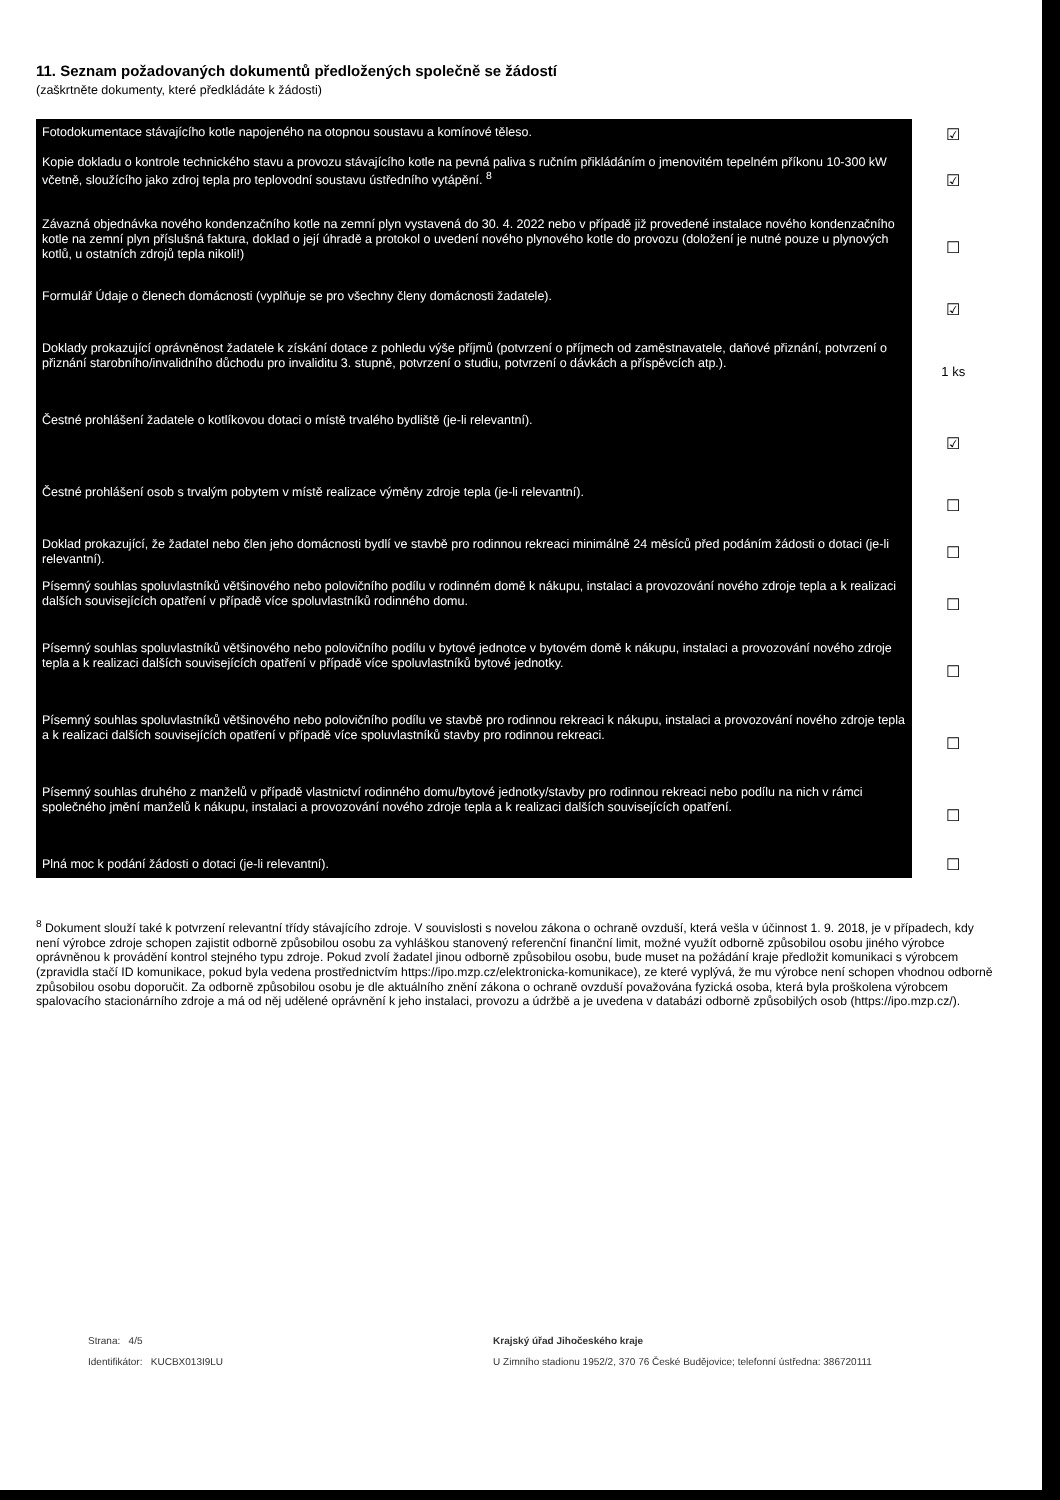11. Seznam požadovaných dokumentů předložených společně se žádostí
(zaškrtněte dokumenty, které předkládáte k žádosti)
| Fotodokumentace stávajícího kotle napojeného na otopnou soustavu a komínové těleso. | ☑ |
| Kopie dokladu o kontrole technického stavu a provozu stávajícího kotle na pevná paliva s ručním přikládáním o jmenovitém tepelném příkonu 10-300 kW včetně, sloužícího jako zdroj tepla pro teplovodní soustavu ústředního vytápění. <sup>8</sup> | ☑ |
| Závazná objednávka nového kondenzačního kotle na zemní plyn vystavená do 30. 4. 2022 nebo v případě již provedené instalace nového kondenzačního kotle na zemní plyn příslušná faktura, doklad o její úhradě a protokol o uvedení nového plynového kotle do provozu (doložení je nutné pouze u plynových kotlů, u ostatních zdrojů tepla nikoli!) | ☐ |
| Formulář Údaje o členech domácnosti (vyplňuje se pro všechny členy domácnosti žadatele). | ☑ |
| Doklady prokazující oprávněnost žadatele k získání dotace z pohledu výše příjmů (potvrzení o příjmech od zaměstnavatele, daňové přiznání, potvrzení o přiznání starobního/invalidního důchodu pro invaliditu 3. stupně, potvrzení o studiu, potvrzení o dávkách a příspěvcích atp.). | 1 ks |
| Čestné prohlášení žadatele o kotlíkovou dotaci o místě trvalého bydliště (je-li relevantní). | ☑ |
| Čestné prohlášení osob s trvalým pobytem v místě realizace výměny zdroje tepla (je-li relevantní). | ☐ |
| Doklad prokazující, že žadatel nebo člen jeho domácnosti bydlí ve stavbě pro rodinnou rekreaci minimálně 24 měsíců před podáním žádosti o dotaci (je-li relevantní). | ☐ |
| Písemný souhlas spoluvlastníků většinového nebo polovičního podílu v rodinném domě k nákupu, instalaci a provozování nového zdroje tepla a k realizaci dalších souvisejících opatření v případě více spoluvlastníků rodinného domu. | ☐ |
| Písemný souhlas spoluvlastníků většinového nebo polovičního podílu v bytové jednotce v bytovém domě k nákupu, instalaci a provozování nového zdroje tepla a k realizaci dalších souvisejících opatření v případě více spoluvlastníků bytové jednotky. | ☐ |
| Písemný souhlas spoluvlastníků většinového nebo polovičního podílu ve stavbě pro rodinnou rekreaci k nákupu, instalaci a provozování nového zdroje tepla a k realizaci dalších souvisejících opatření v případě více spoluvlastníků stavby pro rodinnou rekreaci. | ☐ |
| Písemný souhlas druhého z manželů v případě vlastnictví rodinného domu/bytové jednotky/stavby pro rodinnou rekreaci nebo podílu na nich v rámci společného jmění manželů k nákupu, instalaci a provozování nového zdroje tepla a k realizaci dalších souvisejících opatření. | ☐ |
| Plná moc k podání žádosti o dotaci (je-li relevantní). | ☐ |
<sup>8</sup> Dokument slouží také k potvrzení relevantní třídy stávajícího zdroje. V souvislosti s novelou zákona o ochraně ovzduší, která vešla v účinnost 1. 9. 2018, je v případech, kdy není výrobce zdroje schopen zajistit odborně způsobilou osobu za vyhláškou stanovený referenční finanční limit, možné využít odborně způsobilou osobu jiného výrobce oprávněnou k provádění kontrol stejného typu zdroje. Pokud zvolí žadatel jinou odborně způsobilou osobu, bude muset na požádání kraje předložit komunikaci s výrobcem (zpravidla stačí ID komunikace, pokud byla vedena prostřednictvím https://ipo.mzp.cz/elektronicka-komunikace), ze které vyplývá, že mu výrobce není schopen vhodnou odborně způsobilou osobu doporučit. Za odborně způsobilou osobu je dle aktuálního znění zákona o ochraně ovzduší považována fyzická osoba, která byla proškolena výrobcem spalovacího stacionárního zdroje a má od něj udělené oprávnění k jeho instalaci, provozu a údržbě a je uvedena v databázi odborně způsobilých osob (https://ipo.mzp.cz/).
Strana: 4/5
Identifikátor: KUCBX013I9LU
Krajský úřad Jihočeského kraje
U Zimního stadionu 1952/2, 370 76 České Budějovice; telefonní ústředna: 386720111